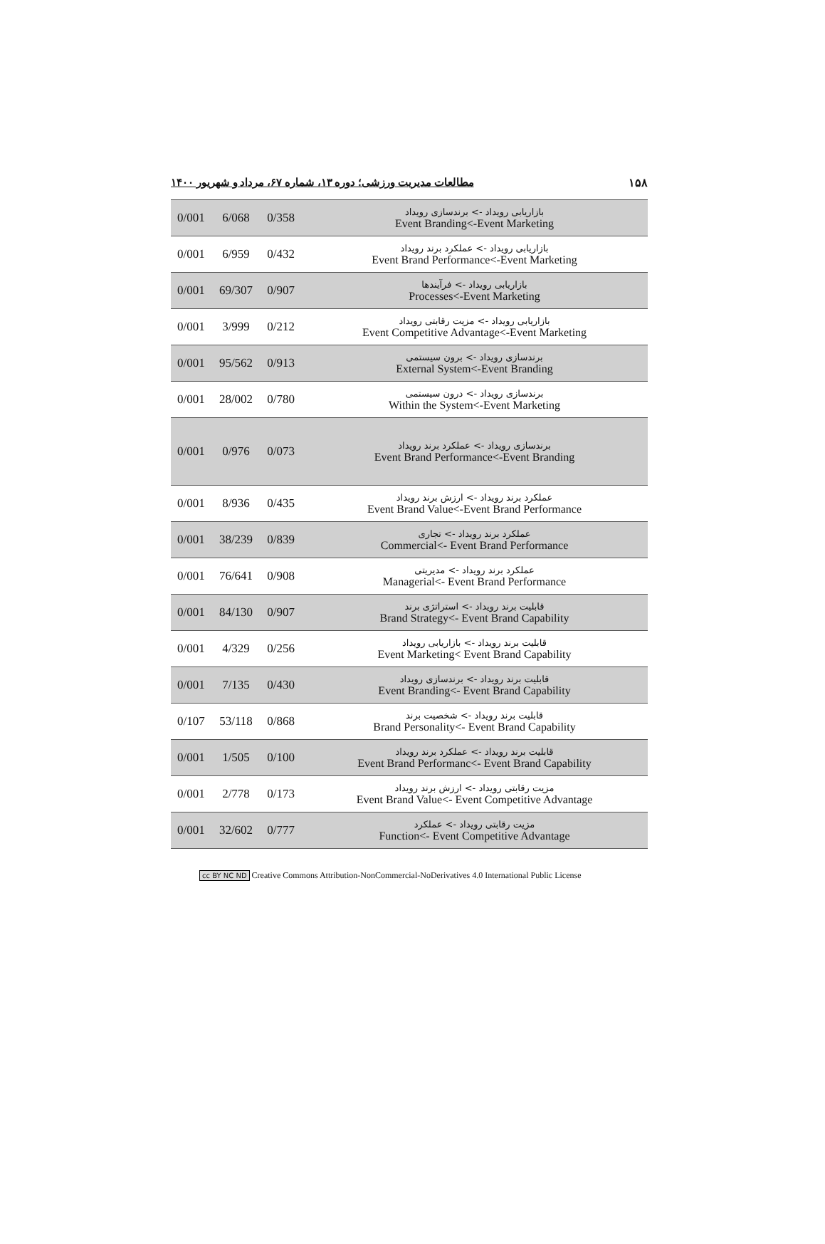۱۵۸ مطالعات مدیریت ورزشی؛ دوره ۱۳، شماره ۶۷، مرداد و شهریور ۱۴۰۰
| 0/001 | 6/068 | 0/358 | بازاریابی رویداد -> برندسازی رویداد Event Branding<-Event Marketing |
| 0/001 | 6/959 | 0/432 | بازاریابی رویداد -> عملکرد برند رویداد Event Brand Performance<-Event Marketing |
| 0/001 | 69/307 | 0/907 | بازاریابی رویداد -> فرآیندها Processes<-Event Marketing |
| 0/001 | 3/999 | 0/212 | بازاریابی رویداد -> مزیت رقابتی رویداد Event Competitive Advantage<-Event Marketing |
| 0/001 | 95/562 | 0/913 | برندسازی رویداد -> برون سیستمی External System<-Event Branding |
| 0/001 | 28/002 | 0/780 | برندسازی رویداد -> درون سیستمی Within the System<-Event Marketing |
| 0/001 | 0/976 | 0/073 | برندسازی رویداد -> عملکرد برند رویداد Event Brand Performance<-Event Branding |
| 0/001 | 8/936 | 0/435 | عملکرد برند رویداد -> ارزش برند رویداد Event Brand Value<-Event Brand Performance |
| 0/001 | 38/239 | 0/839 | عملکرد برند رویداد -> تجاری Commercial<- Event Brand Performance |
| 0/001 | 76/641 | 0/908 | عملکرد برند رویداد -> مدیریتی Managerial<- Event Brand Performance |
| 0/001 | 84/130 | 0/907 | قابلیت برند رویداد -> استراتژی برند Brand Strategy<- Event Brand Capability |
| 0/001 | 4/329 | 0/256 | قابلیت برند رویداد -> بازاریابی رویداد Event Marketing< Event Brand Capability |
| 0/001 | 7/135 | 0/430 | قابلیت برند رویداد -> برندسازی رویداد Event Branding<- Event Brand Capability |
| 0/107 | 53/118 | 0/868 | قابلیت برند رویداد -> شخصیت برند Brand Personality<- Event Brand Capability |
| 0/001 | 1/505 | 0/100 | قابلیت برند رویداد -> عملکرد برند رویداد Event Brand Performanc<- Event Brand Capability |
| 0/001 | 2/778 | 0/173 | مزیت رقابتی رویداد -> ارزش برند رویداد Event Brand Value<- Event Competitive Advantage |
| 0/001 | 32/602 | 0/777 | مزیت رقابتی رویداد -> عملکرد Function<- Event Competitive Advantage |
cc BY NC ND Creative Commons Attribution-NonCommercial-NoDerivatives 4.0 International Public License